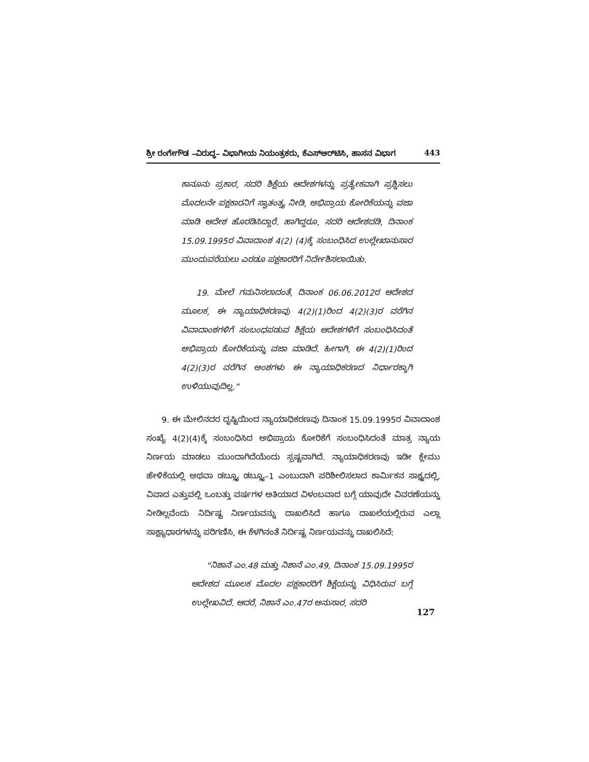ಶ್ರೀ ರಂಗೇಗೌಡ –ವಿರುದ್ಧ– ವಿಭಾಗೀಯ ನಿಯಂತ್ರಕರು, ಕೆಎಸ್‌ಆರ್‌ಟಿಸಿ, ಹಾಸನ ವಿಭಾಗ 443
ಕಾನೂನು ಪ್ರಕಾರ, ಸದರಿ ಶಿಕ್ಷೆಯ ಆದೇಶಗಳನ್ನು ಪ್ರತ್ಯೇಕವಾಗಿ ಪ್ರಶ್ನಿಸಲು ಮೊದಲನೇ ಪಕ್ಷಕಾರನಿಗೆ ಸ್ವಾತಂತ್ರ್ಯ ನೀಡಿ, ಅಭಿಪ್ರಾಯ ಕೋರಿಕೆಯನ್ನು ವಜಾ ಮಾಡಿ ಆದೇಶ ಹೊರಡಿಸಿದ್ದಾರೆ. ಹಾಗಿದ್ದರೂ, ಸದರಿ ಆದೇಶದಡಿ, ದಿನಾಂಕ 15.09.1995ರ ವಿವಾದಾಂಶ 4(2) (4)ಕ್ಕೆ ಸಂಬಂಧಿಸಿದ ಉಲ್ಲೇಖಾನುಸಾರ ಮುಂದುವರೆಯಲು ಎರಡೂ ಪಕ್ಷಕಾರರಿಗೆ ನಿರ್ದೇಶಿಸಲಾಯಿತು.
19. ಮೇಲೆ ಗಮನಿಸಲಾದಂತೆ, ದಿನಾಂಕ 06.06.2012ರ ಆದೇಶದ ಮೂಲಕ, ಈ ನ್ಯಾಯಾಧಿಕರಣವು 4(2)(1)ರಿಂದ 4(2)(3)ರ ವರೆಗಿನ ವಿವಾದಾಂಶಗಳಿಗೆ ಸಂಬಂಧಪಡುವ ಶಿಕ್ಷೆಯ ಆದೇಶಗಳಿಗೆ ಸಂಬಂಧಿಸಿದಂತೆ ಅಭಿಪ್ರಾಯ ಕೋರಿಕೆಯನ್ನು ವಜಾ ಮಾಡಿದೆ. ಹೀಗಾಗಿ, ಈ 4(2)(1)ರಿಂದ 4(2)(3)ರ ವರೆಗಿನ ಅಂಶಗಳು ಈ ನ್ಯಾಯಾಧಿಕರಣದ ನಿರ್ಧಾರಕ್ಕಾಗಿ ಉಳಿಯುವುದಿಲ್ಲ.”
9. ಈ ಮೇಲಿನದರ ದೃಷ್ಟಿಯಿಂದ ನ್ಯಾಯಾಧಿಕರಣವು ದಿನಾಂಕ 15.09.1995ರ ವಿವಾದಾಂಶ ಸಂಖ್ಯೆ 4(2)(4)ಕ್ಕೆ ಸಂಬಂಧಿಸಿದ ಅಭಿಪ್ರಾಯ ಕೋರಿಕೆಗೆ ಸಂಬಂಧಿಸಿದಂತೆ ಮಾತ್ರ ನ್ಯಾಯ ನಿರ್ಣಯ ಮಾಡಲು ಮುಂದಾಗಿದೆಯೆಂದು ಸ್ಪಷ್ಟವಾಗಿದೆ. ನ್ಯಾಯಾಧಿಕರಣವು ಇಡೀ ಕ್ಲೇಮು ಹೇಳಿಕೆಯಲ್ಲಿ ಅಥವಾ ಡಬ್ಲ್ಯೂ ಡಬ್ಲ್ಯೂ–1 ಎಂಬುದಾಗಿ ಪರಿಶೀಲಿಸಲಾದ ಕಾರ್ಮಿಕನ ಸಾಕ್ಷ್ಯದಲ್ಲಿ, ವಿವಾದ ಎತ್ತುವಲ್ಲಿ ಒಂಬತ್ತು ವರ್ಷಗಳ ಅತಿಯಾದ ವಿಳಂಬವಾದ ಬಗ್ಗೆ ಯಾವುದೇ ವಿವರಣೆಯನ್ನು ನೀಡಿಲ್ಲವೆಂದು ನಿರ್ದಿಷ್ಟ ನಿರ್ಣಯವನ್ನು ದಾಖಲಿಸಿದೆ ಹಾಗೂ ದಾಖಲೆಯಲ್ಲಿರುವ ಎಲ್ಲಾ ಸಾಕ್ಷ್ಯಾಧಾರಗಳನ್ನು ಪರಿಗಣಿಸಿ, ಈ ಕೆಳಗಿನಂತೆ ನಿರ್ದಿಷ್ಟ ನಿರ್ಣಯವನ್ನು ದಾಖಲಿಸಿದೆ:
“ನಿಶಾನೆ ಎಂ.48 ಮತ್ತು ನಿಶಾನೆ ಎಂ.49, ದಿನಾಂಕ 15.09.1995ರ ಆದೇಶದ ಮೂಲಕ ಮೊದಲ ಪಕ್ಷಕಾರರಿಗೆ ಶಿಕ್ಷೆಯನ್ನು ವಿಧಿಸಿರುವ ಬಗ್ಗೆ ಉಲ್ಲೇಖವಿದೆ. ಆದರೆ, ನಿಶಾನೆ ಎಂ.47ರ ಅನುಸಾರ, ಸದರಿ
127